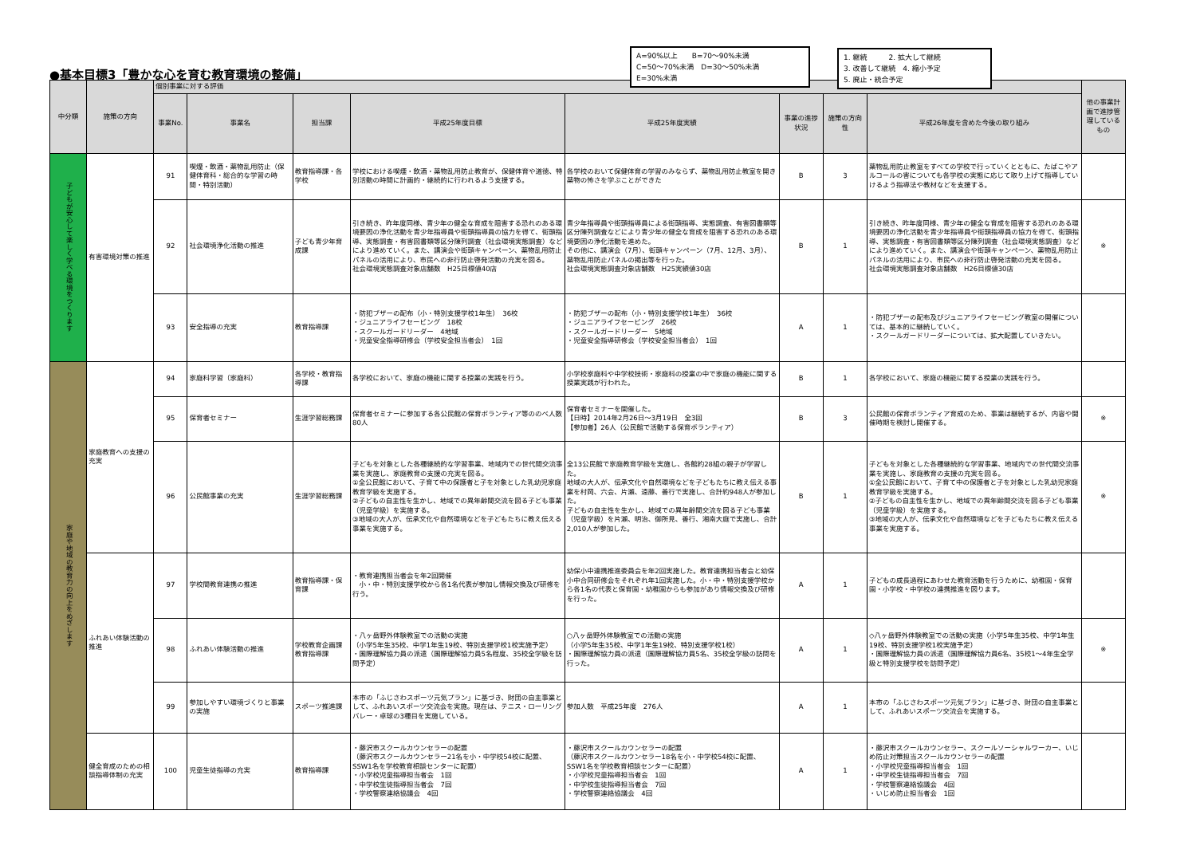●基本目標3「豊かな心を育む教育環境の整備」
A=90%以上　　B=70～90%未満
C=50～70%未満　D=30～50%未満
E=30%未満
1. 継続　　　2. 拡大して継続
3. 改善して継続　4. 縮小予定
5. 廃止・統合予定
| 中分類 | 施策の方向 | 個別事業に対する評価 | | | | | | | | 他の事業計画で進捗管理しているもの |
| --- | --- | --- | --- | --- | --- | --- | --- | --- | --- | --- |
| | | 事業No. | 事業名 | 担当課 | 平成25年度目標 | 平成25年度実績 | 事業の進捗状況 | 施策の方向性 | 平成26年度を含めた今後の取り組み | |
| 子どもが安心して楽しく学べる環境をつくります | 有害環境対策の推進 | 91 | 喫煙・飲酒・薬物乱用防止（保健体育科・総合的な学習の時間・特別活動） | 教育指導課・各学校 | 学校における喫煙・飲酒・薬物乱用防止教育が、保健体育や道徳、特別活動の時間に計画的・継続的に行われるよう支援する。 | 各学校のおいて保健体育の学習のみならず、薬物乱用防止教室を開き薬物の怖さを学ぶことができた | B | 3 | 薬物乱用防止教室をすべての学校で行っていくとともに、たばこやアルコールの害についても各学校の実態に応じて取り上げて指導していけるよう指導法や教材などを支援する。 | |
| | | 92 | 社会環境浄化活動の推進 | 子ども青少年育成課 | 引き続き、昨年度同様、青少年の健全な育成を阻害する恐れのある環境要因の浄化活動を青少年指導員や街頭指導員の協力を得て、街頭指導、実態調査・有害図書類等区分陳列調査（社会環境実態調査）などにより進めていく。また、講演会や街頭キャンペーン、薬物乱用防止パネルの活用により、市民への非行防止啓発活動の充実を図る。 社会環境実態調査対象店舗数 H25目標値40店 | 青少年指導員や街頭指導員による街頭指導、実態調査、有害図書類等区分陳列調査などにより青少年の健全な育成を阻害する恐れのある環境要因の浄化活動を進めた。 その他に、講演会（7月）、街頭キャンペーン（7月、12月、3月）、薬物乱用防止パネルの掲出等を行った。 社会環境実態調査対象店舗数 H25実績値30店 | B | 1 | 引き続き、昨年度同様、青少年の健全な育成を阻害する恐れのある環境要因の浄化活動を青少年指導員や街頭指導員の協力を得て、街頭指導、実態調査・有害図書類等区分陳列調査（社会環境実態調査）などにより進めていく。また、講演会や街頭キャンペーン、薬物乱用防止パネルの活用により、市民への非行防止啓発活動の充実を図る。 社会環境実態調査対象店舗数 H26目標値30店 | ※ |
| | | 93 | 安全指導の充実 | 教育指導課 | ・防犯ブザーの配布（小・特別支援学校1年生） 36校 ・ジュニアライフセービング 18校 ・スクールガードリーダー 4地域 ・児童安全指導研修会（学校安全担当者会） 1回 | ・防犯ブザーの配布（小・特別支援学校1年生） 36校 ・ジュニアライフセービング 26校 ・スクールガードリーダー 5地域 ・児童安全指導研修会（学校安全担当者会） 1回 | A | 1 | ・防犯ブザーの配布及びジュニアライフセービング教室の開催については、基本的に継続していく。 ・スクールガードリーダーについては、拡大配置していきたい。 | |
| 家庭や地域の教育力の向上をめざします | 家庭教育への支援の充実 | 94 | 家庭科学習（家庭科） | 各学校・教育指導課 | 各学校において、家庭の機能に関する授業の実践を行う。 | 小学校家庭科や中学校技術・家庭科の授業の中で家庭の機能に関する授業実践が行われた。 | B | 1 | 各学校において、家庭の機能に関する授業の実践を行う。 | |
| | | 95 | 保育者セミナー | 生涯学習総務課 | 保育者セミナーに参加する各公民館の保育ボランティア等ののべ人数 80人 | 保育者セミナーを開催した。 【日時】2014年2月26日～3月19日 全3回 【参加者】26人（公民館で活動する保育ボランティア） | B | 3 | 公民館の保育ボランティア育成のため、事業は継続するが、内容や開催時期を検討し開催する。 | ※ |
| | | 96 | 公民館事業の充実 | 生涯学習総務課 | 子どもを対象とした各種継続的な学習事業、地域内での世代間交流事業を実施し、家庭教育の支援の充実を図る。 ①全公民館において、子育て中の保護者と子を対象とした乳幼児家庭教育学級を実施する。 ②子どもの自主性を生かし、地域での異年齢間交流を図る子ども事業（児童学級）を実施する。 ③地域の大人が、伝承文化や自然環境などを子どもたちに教え伝える事業を実施する。 | 全13公民館で家庭教育学級を実施し、各館約28組の親子が学習した。 地域の大人が、伝承文化や自然環境などを子どもたちに教え伝える事業を村岡、六会、片瀬、遠藤、善行で実施し、合計約948人が参加した。 子どもの自主性を生かし、地域での異年齢間交流を図る子ども事業（児童学級）を片瀬、明治、御所見、善行、湘南大庭で実施し、合計2,010人が参加した。 | B | 1 | 子どもを対象とした各種継続的な学習事業、地域内での世代間交流事業を実施し、家庭教育の支援の充実を図る。 ①全公民館において、子育て中の保護者と子を対象とした乳幼児家庭教育学級を実施する。 ②子どもの自主性を生かし、地域での異年齢間交流を図る子ども事業（児童学級）を実施する。 ③地域の大人が、伝承文化や自然環境などを子どもたちに教え伝える事業を実施する。 | ※ |
| | ふれあい体験活動の推進 | 97 | 学校間教育連携の推進 | 教育指導課・保育課 | ・教育連携担当者会を年2回開催 小・中・特別支援学校から各1名代表が参加し情報交換及び研修を行う。 | 幼保小中連携推進委員会を年2回実施した。教育連携担当者会と幼保小中合同研修会をそれぞれ年1回実施した。小・中・特別支援学校から各1名の代表と保育園・幼稚園からも参加があり情報交換及び研修を行った。 | A | 1 | 子どもの成長過程にあわせた教育活動を行うために、幼稚園・保育園・小学校・中学校の連携推進を図ります。 | |
| | | 98 | ふれあい体験活動の推進 | 学校教育企画課 教育指導課 | ・八ヶ岳野外体験教室での活動の実施 （小学5年生35校、中学1年生19校、特別支援学校1校実施予定） ・国際理解協力員の派遣（国際理解協力員5名程度、35校全学級を訪問予定） | ○八ヶ岳野外体験教室での活動の実施 （小学5年生35校、中学1年生19校、特別支援学校1校） ・国際理解協力員の派遣（国際理解協力員5名、35校全学級の訪問を行った。 | A | 1 | ◇八ヶ岳野外体験教室での活動の実施（小学5年生35校、中学1年生19校、特別支援学校1校実施予定） ・国際理解協力員の派遣（国際理解協力員6名、35校1～4年生全学級と特別支援学校を訪問予定） | ※ |
| | | 99 | 参加しやすい環境づくりと事業の実施 | スポーツ推進課 | 本市の「ふじさわスポーツ元気プラン」に基づき、財団の自主事業として、ふれあいスポーツ交流会を実施。現在は、テニス・ローリングバレー・卓球の3種目を実施している。 | 参加人数 平成25年度 276人 | A | 1 | 本市の「ふじさわスポーツ元気プラン」に基づき、財団の自主事業として、ふれあいスポーツ交流会を実施する。 | |
| | 健全育成のための相談指導体制の充実 | 100 | 児童生徒指導の充実 | 教育指導課 | ・藤沢市スクールカウンセラーの配置 （藤沢市スクールカウンセラー21名を小・中学校54校に配置、SSW1名を学校教育相談センターに配置） ・小学校児童指導担当者会 1回 ・中学校生徒指導担当者会 7回 ・学校警察連絡協議会 4回 | ・藤沢市スクールカウンセラーの配置 （藤沢市スクールカウンセラー18名を小・中学校54校に配置、SSW1名を学校教育相談センターに配置） ・小学校児童指導担当者会 1回 ・中学校生徒指導担当者会 7回 ・学校警察連絡協議会 4回 | A | 1 | ・藤沢市スクールカウンセラー、スクールソーシャルワーカー、いじめ防止対策担当スクールカウンセラーの配置 ・小学校児童指導担当者会 1回 ・中学校生徒指導担当者会 7回 ・学校警察連絡協議会 4回 ・いじめ防止担当者会 1回 | |